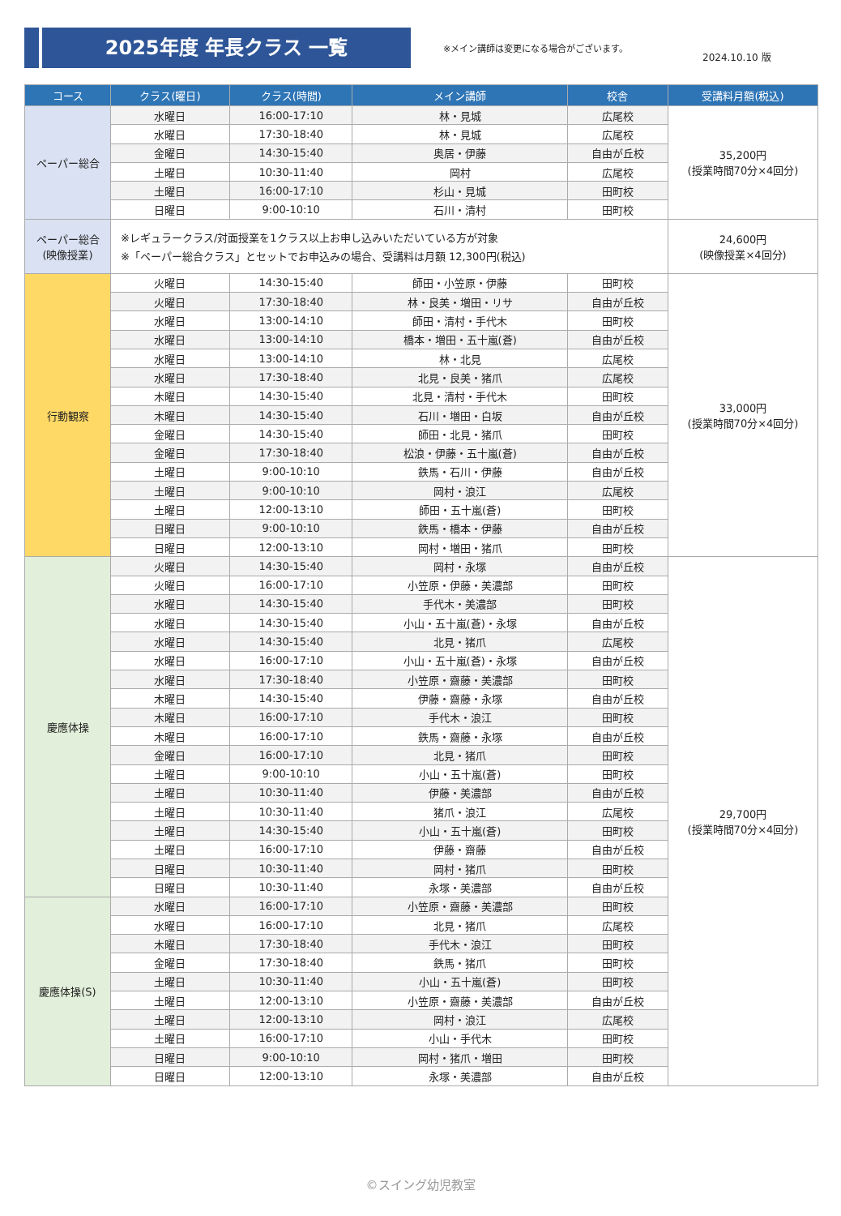2025年度 年長クラス 一覧
※メイン講師は変更になる場合がございます。
2024.10.10 版
| コース | クラス(曜日) | クラス(時間) | メイン講師 | 校舎 | 受講料月額(税込) |
| --- | --- | --- | --- | --- | --- |
| ペーパー総合 | 水曜日 | 16:00-17:10 | 林・見城 | 広尾校 | 35,200円 (授業時間70分×4回分) |
| | 水曜日 | 17:30-18:40 | 林・見城 | 広尾校 | |
| | 金曜日 | 14:30-15:40 | 奥居・伊藤 | 自由が丘校 | |
| | 土曜日 | 10:30-11:40 | 岡村 | 広尾校 | |
| | 土曜日 | 16:00-17:10 | 杉山・見城 | 田町校 | |
| | 日曜日 | 9:00-10:10 | 石川・清村 | 田町校 | |
| ペーパー総合 (映像授業) | ※レギュラークラス/対面授業を1クラス以上お申し込みいただいている方が対象 ※「ペーパー総合クラス」とセットでお申込みの場合、受講料は月額 12,300円(税込) | | | | 24,600円 (映像授業×4回分) |
| 行動観察 | 火曜日 | 14:30-15:40 | 師田・小笠原・伊藤 | 田町校 | 33,000円 (授業時間70分×4回分) |
| | 火曜日 | 17:30-18:40 | 林・良美・増田・リサ | 自由が丘校 | |
| | 水曜日 | 13:00-14:10 | 師田・清村・手代木 | 田町校 | |
| | 水曜日 | 13:00-14:10 | 橋本・増田・五十嵐(蒼) | 自由が丘校 | |
| | 水曜日 | 13:00-14:10 | 林・北見 | 広尾校 | |
| | 水曜日 | 17:30-18:40 | 北見・良美・猪爪 | 広尾校 | |
| | 木曜日 | 14:30-15:40 | 北見・清村・手代木 | 田町校 | |
| | 木曜日 | 14:30-15:40 | 石川・増田・白坂 | 自由が丘校 | |
| | 金曜日 | 14:30-15:40 | 師田・北見・猪爪 | 田町校 | |
| | 金曜日 | 17:30-18:40 | 松浪・伊藤・五十嵐(蒼) | 自由が丘校 | |
| | 土曜日 | 9:00-10:10 | 鉄馬・石川・伊藤 | 自由が丘校 | |
| | 土曜日 | 9:00-10:10 | 岡村・浪江 | 広尾校 | |
| | 土曜日 | 12:00-13:10 | 師田・五十嵐(蒼) | 田町校 | |
| | 日曜日 | 9:00-10:10 | 鉄馬・橋本・伊藤 | 自由が丘校 | |
| | 日曜日 | 12:00-13:10 | 岡村・増田・猪爪 | 田町校 | |
| 慶應体操 | 火曜日 | 14:30-15:40 | 岡村・永塚 | 自由が丘校 | 29,700円 (授業時間70分×4回分) |
| | 火曜日 | 16:00-17:10 | 小笠原・伊藤・美濃部 | 田町校 | |
| | 水曜日 | 14:30-15:40 | 手代木・美濃部 | 田町校 | |
| | 水曜日 | 14:30-15:40 | 小山・五十嵐(蒼)・永塚 | 自由が丘校 | |
| | 水曜日 | 14:30-15:40 | 北見・猪爪 | 広尾校 | |
| | 水曜日 | 16:00-17:10 | 小山・五十嵐(蒼)・永塚 | 自由が丘校 | |
| | 水曜日 | 17:30-18:40 | 小笠原・齋藤・美濃部 | 田町校 | |
| | 木曜日 | 14:30-15:40 | 伊藤・齋藤・永塚 | 自由が丘校 | |
| | 木曜日 | 16:00-17:10 | 手代木・浪江 | 田町校 | |
| | 木曜日 | 16:00-17:10 | 鉄馬・齋藤・永塚 | 自由が丘校 | |
| | 金曜日 | 16:00-17:10 | 北見・猪爪 | 田町校 | |
| | 土曜日 | 9:00-10:10 | 小山・五十嵐(蒼) | 田町校 | |
| | 土曜日 | 10:30-11:40 | 伊藤・美濃部 | 自由が丘校 | |
| | 土曜日 | 10:30-11:40 | 猪爪・浪江 | 広尾校 | |
| | 土曜日 | 14:30-15:40 | 小山・五十嵐(蒼) | 田町校 | |
| | 土曜日 | 16:00-17:10 | 伊藤・齋藤 | 自由が丘校 | |
| | 日曜日 | 10:30-11:40 | 岡村・猪爪 | 田町校 | |
| | 日曜日 | 10:30-11:40 | 永塚・美濃部 | 自由が丘校 | |
| 慶應体操(S) | 水曜日 | 16:00-17:10 | 小笠原・齋藤・美濃部 | 田町校 | |
| | 水曜日 | 16:00-17:10 | 北見・猪爪 | 広尾校 | |
| | 木曜日 | 17:30-18:40 | 手代木・浪江 | 田町校 | |
| | 金曜日 | 17:30-18:40 | 鉄馬・猪爪 | 田町校 | |
| | 土曜日 | 10:30-11:40 | 小山・五十嵐(蒼) | 田町校 | |
| | 土曜日 | 12:00-13:10 | 小笠原・齋藤・美濃部 | 自由が丘校 | |
| | 土曜日 | 12:00-13:10 | 岡村・浪江 | 広尾校 | |
| | 土曜日 | 16:00-17:10 | 小山・手代木 | 田町校 | |
| | 日曜日 | 9:00-10:10 | 岡村・猪爪・増田 | 田町校 | |
| | 日曜日 | 12:00-13:10 | 永塚・美濃部 | 自由が丘校 | |
©スイング幼児教室